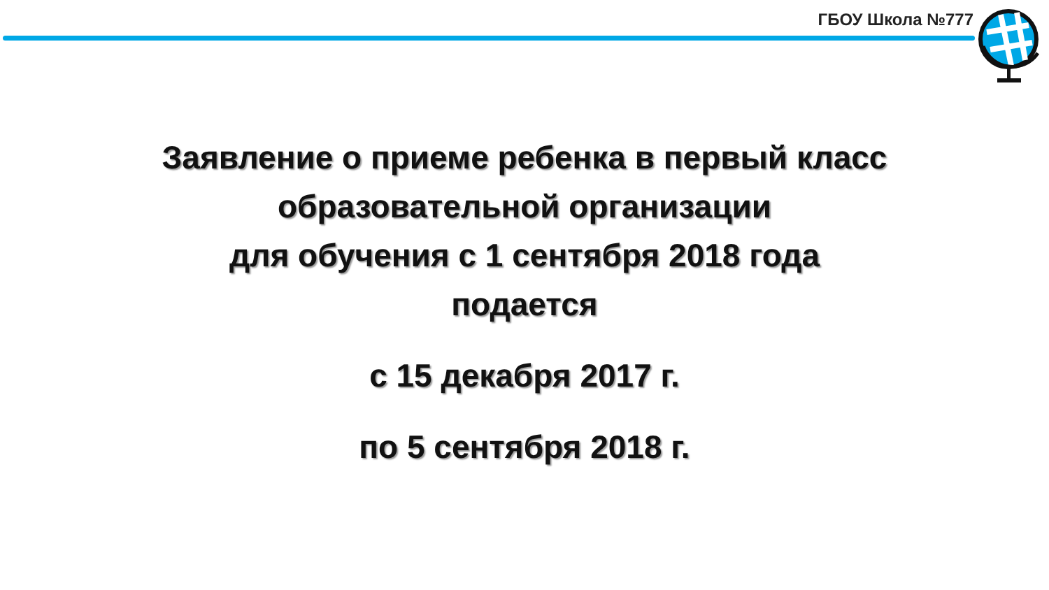ГБОУ Школа №777
Заявление о приеме ребенка в первый класс
образовательной организации
для обучения с 1 сентября 2018 года
подается
с 15 декабря 2017 г.
по 5 сентября 2018 г.